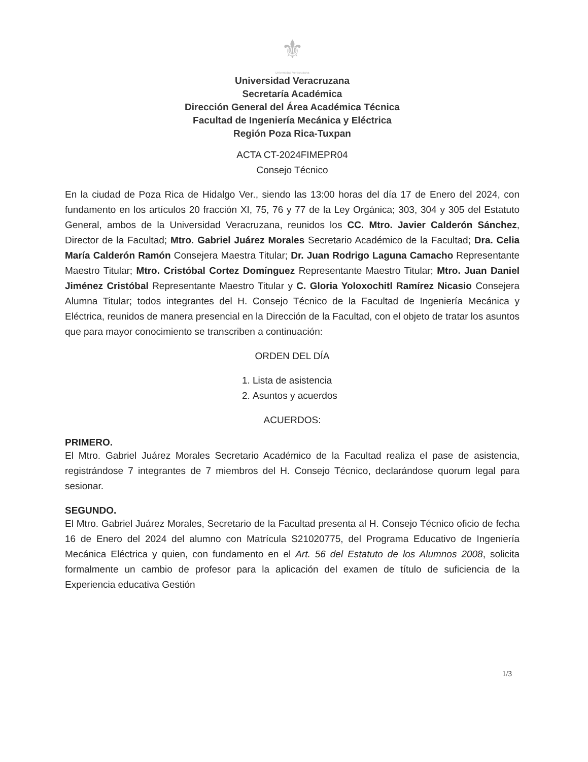⚜
Universidad Veracruzana
Universidad Veracruzana
Secretaría Académica
Dirección General del Área Académica Técnica
Facultad de Ingeniería Mecánica y Eléctrica
Región Poza Rica-Tuxpan
ACTA CT-2024FIMEPR04
Consejo Técnico
En la ciudad de Poza Rica de Hidalgo Ver., siendo las 13:00 horas del día 17 de Enero del 2024, con fundamento en los artículos 20 fracción XI, 75, 76 y 77 de la Ley Orgánica; 303, 304 y 305 del Estatuto General, ambos de la Universidad Veracruzana, reunidos los CC. Mtro. Javier Calderón Sánchez, Director de la Facultad; Mtro. Gabriel Juárez Morales Secretario Académico de la Facultad; Dra. Celia María Calderón Ramón Consejera Maestra Titular; Dr. Juan Rodrigo Laguna Camacho Representante Maestro Titular; Mtro. Cristóbal Cortez Domínguez Representante Maestro Titular; Mtro. Juan Daniel Jiménez Cristóbal Representante Maestro Titular y C. Gloria Yoloxochitl Ramírez Nicasio Consejera Alumna Titular; todos integrantes del H. Consejo Técnico de la Facultad de Ingeniería Mecánica y Eléctrica, reunidos de manera presencial en la Dirección de la Facultad, con el objeto de tratar los asuntos que para mayor conocimiento se transcriben a continuación:
ORDEN DEL DÍA
1. Lista de asistencia
2. Asuntos y acuerdos
ACUERDOS:
PRIMERO.
El Mtro. Gabriel Juárez Morales Secretario Académico de la Facultad realiza el pase de asistencia, registrándose 7 integrantes de 7 miembros del H. Consejo Técnico, declarándose quorum legal para sesionar.
SEGUNDO.
El Mtro. Gabriel Juárez Morales, Secretario de la Facultad presenta al H. Consejo Técnico oficio de fecha 16 de Enero del 2024 del alumno con Matrícula S21020775, del Programa Educativo de Ingeniería Mecánica Eléctrica y quien, con fundamento en el Art. 56 del Estatuto de los Alumnos 2008, solicita formalmente un cambio de profesor para la aplicación del examen de título de suficiencia de la Experiencia educativa Gestión
1/3